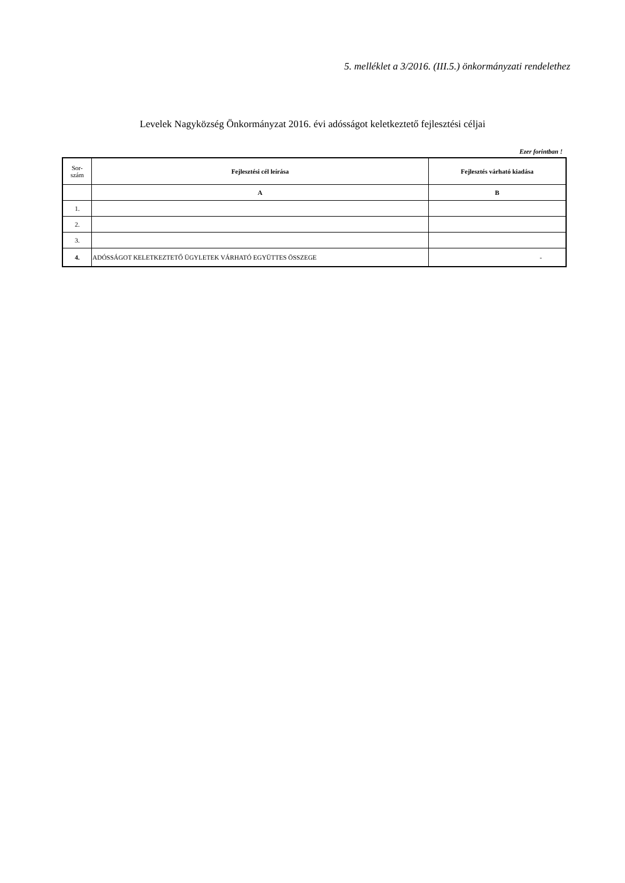5. melléklet a 3/2016. (III.5.) önkormányzati rendelethez
Levelek Nagyközség Önkormányzat 2016. évi adósságot keletkeztető fejlesztési céljai
Ezer forintban !
| Sor- szám | Fejlesztési cél leírása | Fejlesztés várható kiadása |
| --- | --- | --- |
| | A | B |
| 1. | | |
| 2. | | |
| 3. | | |
| 4. | ADÓSSÁGOT KELETKEZTETŐ ÜGYLETEK VÁRHATÓ EGYÜTTES ÖSSZEGE | - |